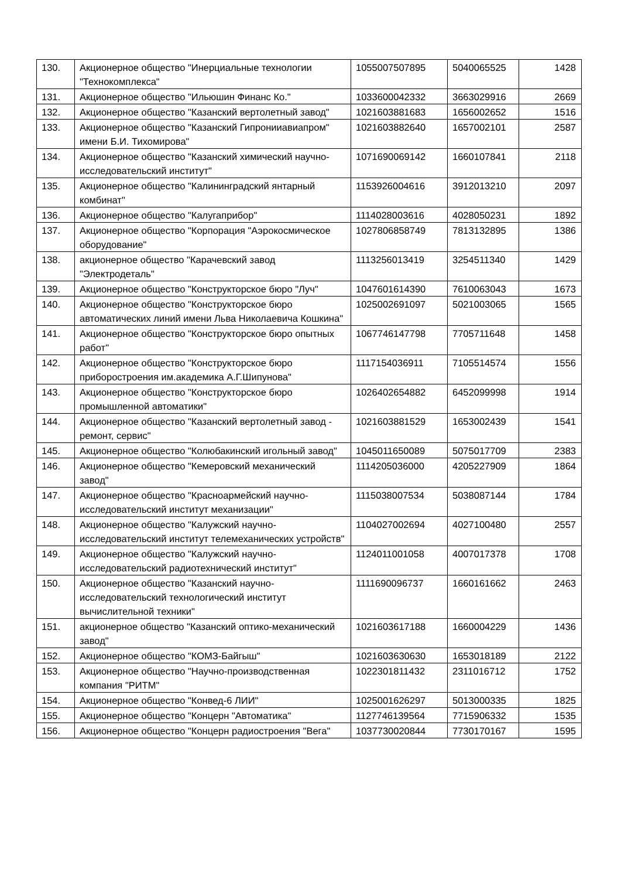| 130. | Акционерное общество "Инерциальные технологии "Технокомплекса" | 1055007507895 | 5040065525 | 1428 |
| 131. | Акционерное общество "Ильюшин Финанс Ко." | 1033600042332 | 3663029916 | 2669 |
| 132. | Акционерное общество "Казанский вертолетный завод" | 1021603881683 | 1656002652 | 1516 |
| 133. | Акционерное общество "Казанский Гипронииавиапром" имени Б.И. Тихомирова" | 1021603882640 | 1657002101 | 2587 |
| 134. | Акционерное общество "Казанский химический научно-исследовательский институт" | 1071690069142 | 1660107841 | 2118 |
| 135. | Акционерное общество "Калининградский янтарный комбинат" | 1153926004616 | 3912013210 | 2097 |
| 136. | Акционерное общество "Калугаприбор" | 1114028003616 | 4028050231 | 1892 |
| 137. | Акционерное общество "Корпорация "Аэрокосмическое оборудование" | 1027806858749 | 7813132895 | 1386 |
| 138. | акционерное общество "Карачевский завод "Электродеталь" | 1113256013419 | 3254511340 | 1429 |
| 139. | Акционерное общество "Конструкторское бюро "Луч" | 1047601614390 | 7610063043 | 1673 |
| 140. | Акционерное общество "Конструкторское бюро автоматических линий имени Льва Николаевича Кошкина" | 1025002691097 | 5021003065 | 1565 |
| 141. | Акционерное общество "Конструкторское бюро опытных работ" | 1067746147798 | 7705711648 | 1458 |
| 142. | Акционерное общество "Конструкторское бюро приборостроения им.академика А.Г.Шипунова" | 1117154036911 | 7105514574 | 1556 |
| 143. | Акционерное общество "Конструкторское бюро промышленной автоматики" | 1026402654882 | 6452099998 | 1914 |
| 144. | Акционерное общество "Казанский вертолетный завод - ремонт, сервис" | 1021603881529 | 1653002439 | 1541 |
| 145. | Акционерное общество "Колюбакинский игольный завод" | 1045011650089 | 5075017709 | 2383 |
| 146. | Акционерное общество "Кемеровский механический завод" | 1114205036000 | 4205227909 | 1864 |
| 147. | Акционерное общество "Красноармейский научно-исследовательский институт механизации" | 1115038007534 | 5038087144 | 1784 |
| 148. | Акционерное общество "Калужский научно-исследовательский институт телемеханических устройств" | 1104027002694 | 4027100480 | 2557 |
| 149. | Акционерное общество "Калужский научно-исследовательский радиотехнический институт" | 1124011001058 | 4007017378 | 1708 |
| 150. | Акционерное общество "Казанский научно-исследовательский технологический институт вычислительной техники" | 1111690096737 | 1660161662 | 2463 |
| 151. | акционерное общество "Казанский оптико-механический завод" | 1021603617188 | 1660004229 | 1436 |
| 152. | Акционерное общество "КОМЗ-Байгыш" | 1021603630630 | 1653018189 | 2122 |
| 153. | Акционерное общество "Научно-производственная компания "РИТМ" | 1022301811432 | 2311016712 | 1752 |
| 154. | Акционерное общество "Конвед-6 ЛИИ" | 1025001626297 | 5013000335 | 1825 |
| 155. | Акционерное общество "Концерн "Автоматика" | 1127746139564 | 7715906332 | 1535 |
| 156. | Акционерное общество "Концерн радиостроения "Вега" | 1037730020844 | 7730170167 | 1595 |